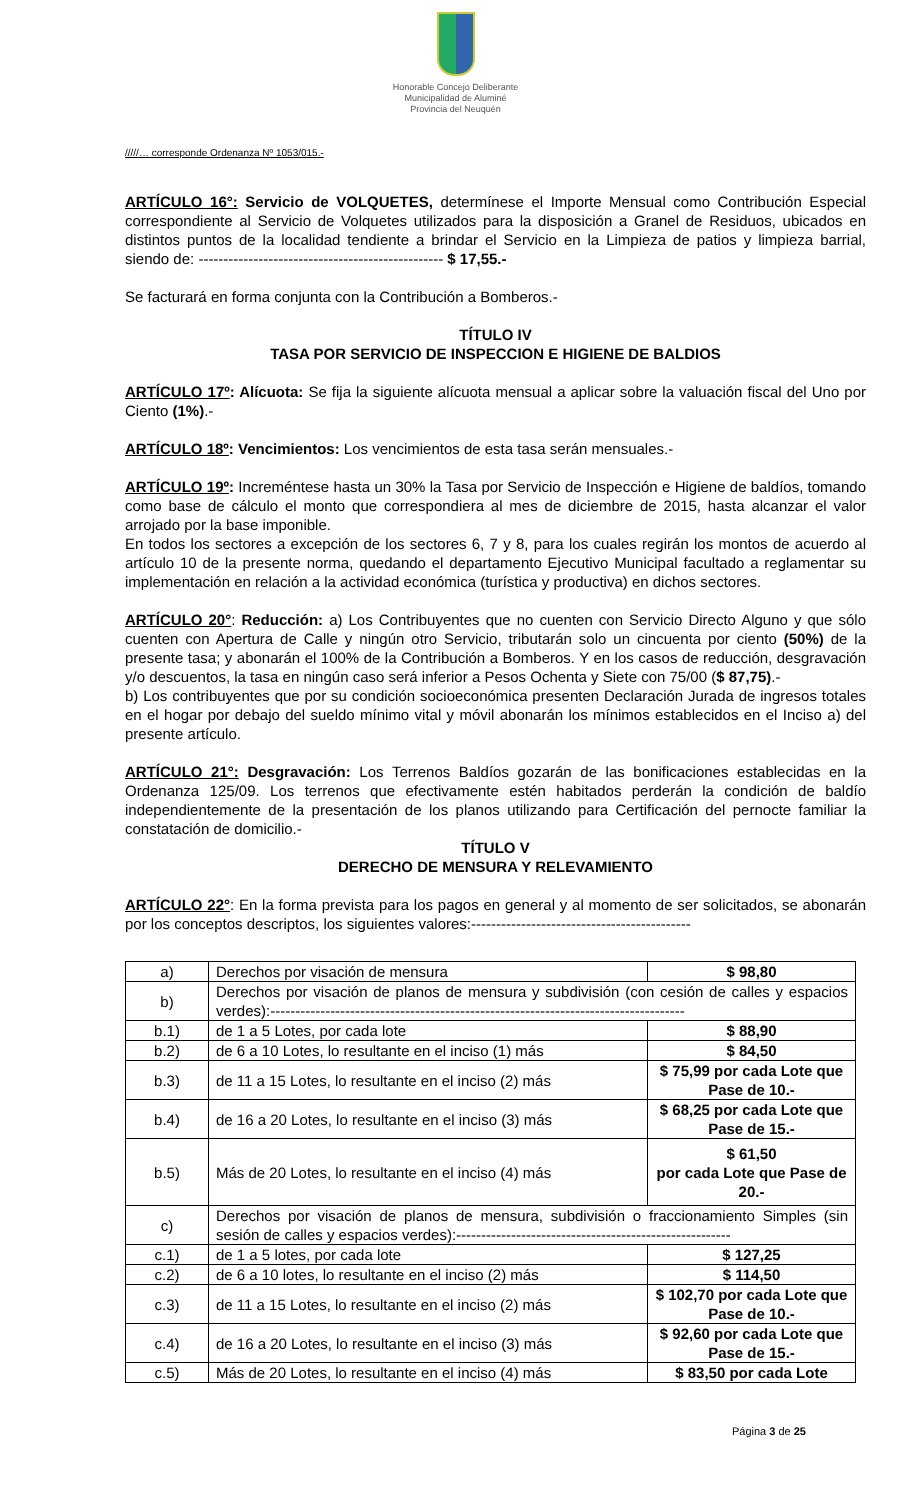Honorable Concejo Deliberante
Municipalidad de Aluminé
Provincia del Neuquén
/////… corresponde Ordenanza Nº 1053/015.-
ARTÍCULO 16°: Servicio de VOLQUETES, determínese el Importe Mensual como Contribución Especial correspondiente al Servicio de Volquetes utilizados para la disposición a Granel de Residuos, ubicados en distintos puntos de la localidad tendiente a brindar el Servicio en la Limpieza de patios y limpieza barrial, siendo de: ------------------------------------------------- $ 17,55.-
Se facturará en forma conjunta con la Contribución a Bomberos.-
TÍTULO IV
TASA POR SERVICIO DE INSPECCION E HIGIENE DE BALDIOS
ARTÍCULO 17º: Alícuota: Se fija la siguiente alícuota mensual a aplicar sobre la valuación fiscal del Uno por Ciento (1%).-
ARTÍCULO 18º: Vencimientos: Los vencimientos de esta tasa serán mensuales.-
ARTÍCULO 19º: Increméntese hasta un 30% la Tasa por Servicio de Inspección e Higiene de baldíos, tomando como base de cálculo el monto que correspondiera al mes de diciembre de 2015, hasta alcanzar el valor arrojado por la base imponible.
En todos los sectores a excepción de los sectores 6, 7 y 8, para los cuales regirán los montos de acuerdo al artículo 10 de la presente norma, quedando el departamento Ejecutivo Municipal facultado a reglamentar su implementación en relación a la actividad económica (turística y productiva) en dichos sectores.
ARTÍCULO 20°: Reducción: a) Los Contribuyentes que no cuenten con Servicio Directo Alguno y que sólo cuenten con Apertura de Calle y ningún otro Servicio, tributarán solo un cincuenta por ciento (50%) de la presente tasa; y abonarán el 100% de la Contribución a Bomberos. Y en los casos de reducción, desgravación y/o descuentos, la tasa en ningún caso será inferior a Pesos Ochenta y Siete con 75/00 ($ 87,75).-
b) Los contribuyentes que por su condición socioeconómica presenten Declaración Jurada de ingresos totales en el hogar por debajo del sueldo mínimo vital y móvil abonarán los mínimos establecidos en el Inciso a) del presente artículo.
ARTÍCULO 21°: Desgravación: Los Terrenos Baldíos gozarán de las bonificaciones establecidas en la Ordenanza 125/09. Los terrenos que efectivamente estén habitados perderán la condición de baldío independientemente de la presentación de los planos utilizando para Certificación del pernocte familiar la constatación de domicilio.-
TÍTULO V
DERECHO DE MENSURA Y RELEVAMIENTO
ARTÍCULO 22°: En la forma prevista para los pagos en general y al momento de ser solicitados, se abonarán por los conceptos descriptos, los siguientes valores:--------------------------------------------
| a) | Derechos por visación de mensura | $ 98,80 |
| b) | Derechos por visación de planos de mensura y subdivisión (con cesión de calles y espacios verdes):----------------------------------------------------------------------------------- | |
| b.1) | de 1 a 5 Lotes, por cada lote | $ 88,90 |
| b.2) | de 6 a 10 Lotes, lo resultante en el inciso (1) más | $ 84,50 |
| b.3) | de 11 a 15 Lotes, lo resultante en el inciso (2) más | $ 75,99 por cada Lote que Pase de 10.- |
| b.4) | de 16 a 20 Lotes, lo resultante en el inciso (3) más | $ 68,25 por cada Lote que Pase de 15.- |
| b.5) | Más de 20 Lotes, lo resultante en el inciso (4) más | $ 61,50 por cada Lote que Pase de 20.- |
| c) | Derechos por visación de planos de mensura, subdivisión o fraccionamiento Simples (sin sesión de calles y espacios verdes):------------------------------------------------------- | |
| c.1) | de 1 a 5 lotes, por cada lote | $ 127,25 |
| c.2) | de 6 a 10 lotes, lo resultante en el inciso (2) más | $ 114,50 |
| c.3) | de 11 a 15 Lotes, lo resultante en el inciso (2) más | $ 102,70 por cada Lote que Pase de 10.- |
| c.4) | de 16 a 20 Lotes, lo resultante en el inciso (3) más | $ 92,60 por cada Lote que Pase de 15.- |
| c.5) | Más de 20 Lotes, lo resultante en el inciso (4) más | $ 83,50 por cada Lote |
Página 3 de 25